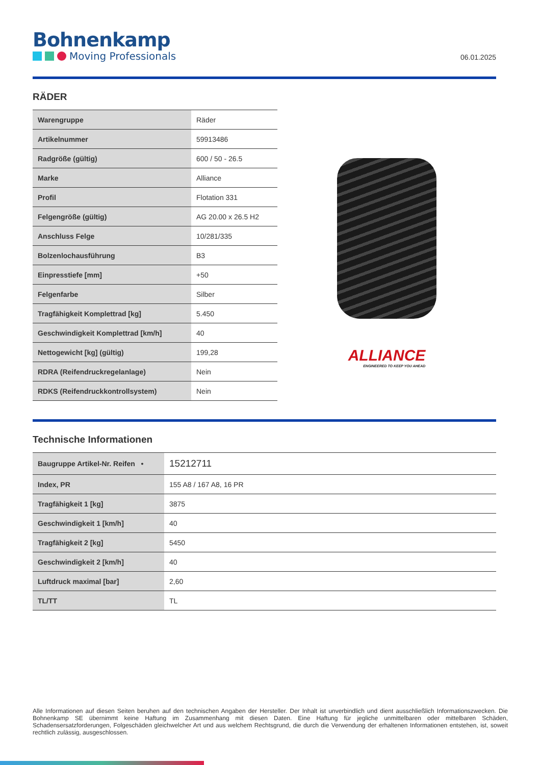Bohnenkamp
Moving Professionals
06.01.2025
RÄDER
| Warengruppe | Räder |
| Artikelnummer | 59913486 |
| Radgröße (gültig) | 600 / 50 - 26.5 |
| Marke | Alliance |
| Profil | Flotation 331 |
| Felgengröße (gültig) | AG 20.00 x 26.5 H2 |
| Anschluss Felge | 10/281/335 |
| Bolzenlochausführung | B3 |
| Einpresstiefe [mm] | +50 |
| Felgenfarbe | Silber |
| Tragfähigkeit Komplettrad [kg] | 5.450 |
| Geschwindigkeit Komplettrad [km/h] | 40 |
| Nettogewicht [kg] (gültig) | 199,28 |
| RDRA (Reifendruckregelanlage) | Nein |
| RDKS (Reifendruckkontrollsystem) | Nein |
ALLIANCE
ENGINEERED TO KEEP YOU AHEAD
Technische Informationen
| Baugruppe Artikel-Nr. Reifen • | 15212711 |
| Index, PR | 155 A8 / 167 A8, 16 PR |
| Tragfähigkeit 1 [kg] | 3875 |
| Geschwindigkeit 1 [km/h] | 40 |
| Tragfähigkeit 2 [kg] | 5450 |
| Geschwindigkeit 2 [km/h] | 40 |
| Luftdruck maximal [bar] | 2,60 |
| TL/TT | TL |
Alle Informationen auf diesen Seiten beruhen auf den technischen Angaben der Hersteller. Der Inhalt ist unverbindlich und dient ausschließlich Informationszwecken. Die Bohnenkamp SE übernimmt keine Haftung im Zusammenhang mit diesen Daten. Eine Haftung für jegliche unmittelbaren oder mittelbaren Schäden, Schadensersatzforderungen, Folgeschäden gleichwelcher Art und aus welchem Rechtsgrund, die durch die Verwendung der erhaltenen Informationen entstehen, ist, soweit rechtlich zulässig, ausgeschlossen.